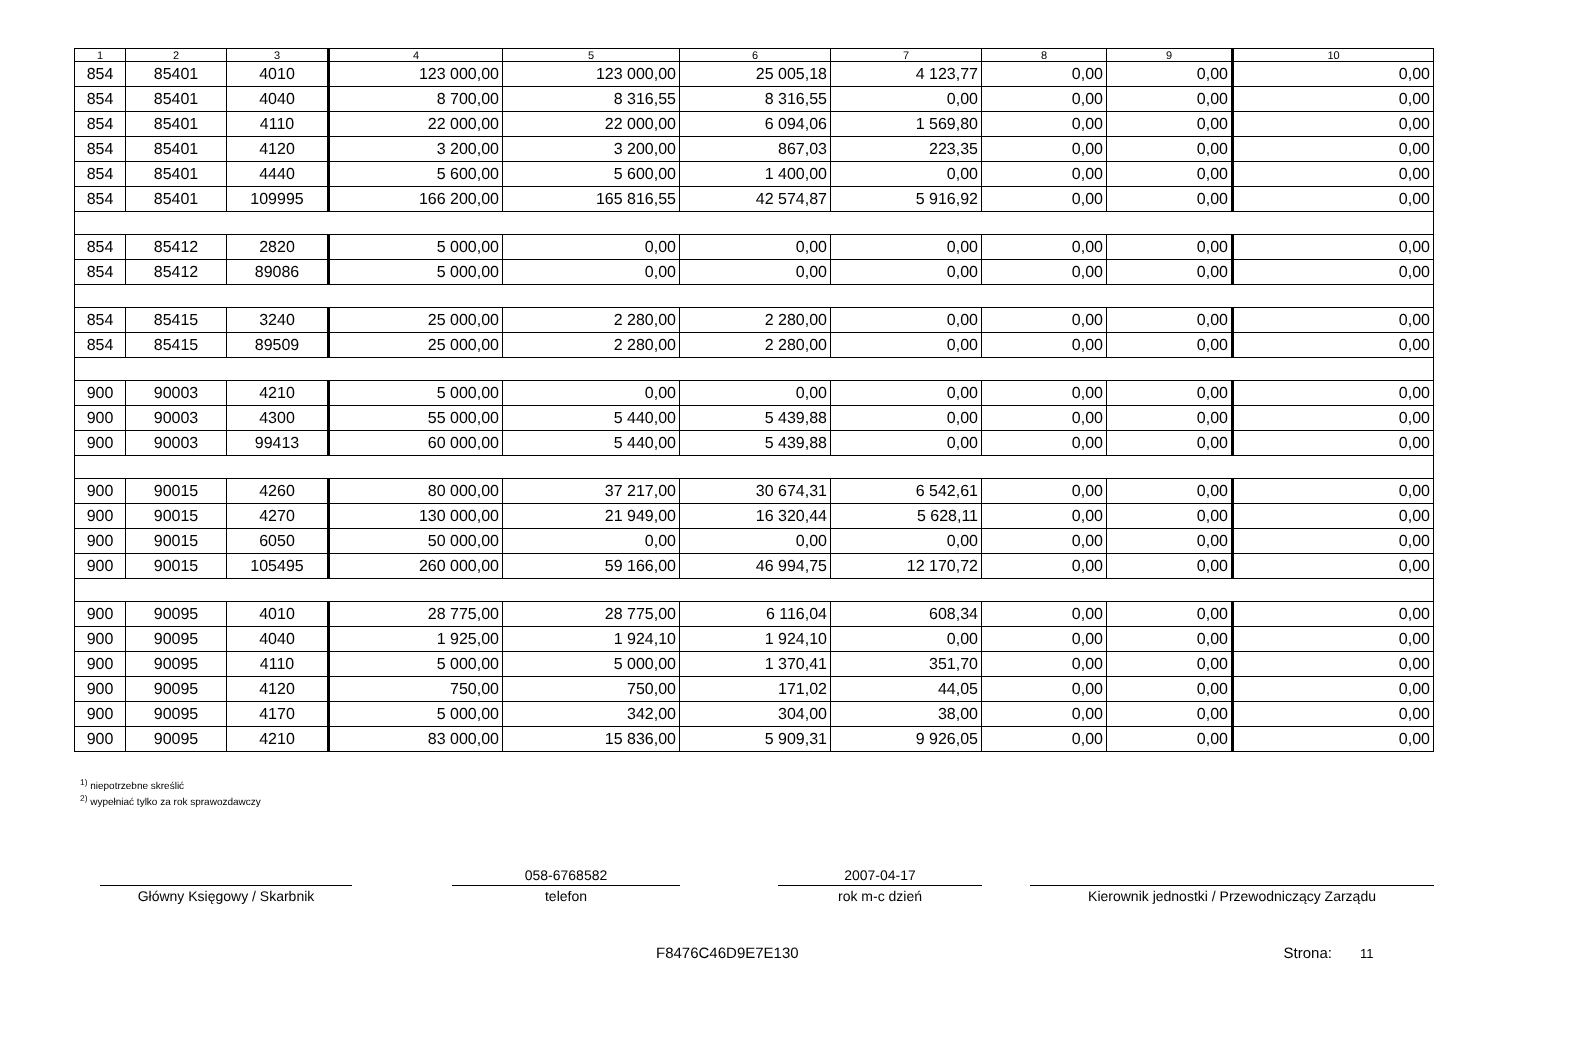| 1 | 2 | 3 | 4 | 5 | 6 | 7 | 8 | 9 | 10 |
| --- | --- | --- | --- | --- | --- | --- | --- | --- | --- |
| 854 | 85401 | 4010 | 123 000,00 | 123 000,00 | 25 005,18 | 4 123,77 | 0,00 | 0,00 | 0,00 |
| 854 | 85401 | 4040 | 8 700,00 | 8 316,55 | 8 316,55 | 0,00 | 0,00 | 0,00 | 0,00 |
| 854 | 85401 | 4110 | 22 000,00 | 22 000,00 | 6 094,06 | 1 569,80 | 0,00 | 0,00 | 0,00 |
| 854 | 85401 | 4120 | 3 200,00 | 3 200,00 | 867,03 | 223,35 | 0,00 | 0,00 | 0,00 |
| 854 | 85401 | 4440 | 5 600,00 | 5 600,00 | 1 400,00 | 0,00 | 0,00 | 0,00 | 0,00 |
| 854 | 85401 | 109995 | 166 200,00 | 165 816,55 | 42 574,87 | 5 916,92 | 0,00 | 0,00 | 0,00 |
| 854 | 85412 | 2820 | 5 000,00 | 0,00 | 0,00 | 0,00 | 0,00 | 0,00 | 0,00 |
| 854 | 85412 | 89086 | 5 000,00 | 0,00 | 0,00 | 0,00 | 0,00 | 0,00 | 0,00 |
| 854 | 85415 | 3240 | 25 000,00 | 2 280,00 | 2 280,00 | 0,00 | 0,00 | 0,00 | 0,00 |
| 854 | 85415 | 89509 | 25 000,00 | 2 280,00 | 2 280,00 | 0,00 | 0,00 | 0,00 | 0,00 |
| 900 | 90003 | 4210 | 5 000,00 | 0,00 | 0,00 | 0,00 | 0,00 | 0,00 | 0,00 |
| 900 | 90003 | 4300 | 55 000,00 | 5 440,00 | 5 439,88 | 0,00 | 0,00 | 0,00 | 0,00 |
| 900 | 90003 | 99413 | 60 000,00 | 5 440,00 | 5 439,88 | 0,00 | 0,00 | 0,00 | 0,00 |
| 900 | 90015 | 4260 | 80 000,00 | 37 217,00 | 30 674,31 | 6 542,61 | 0,00 | 0,00 | 0,00 |
| 900 | 90015 | 4270 | 130 000,00 | 21 949,00 | 16 320,44 | 5 628,11 | 0,00 | 0,00 | 0,00 |
| 900 | 90015 | 6050 | 50 000,00 | 0,00 | 0,00 | 0,00 | 0,00 | 0,00 | 0,00 |
| 900 | 90015 | 105495 | 260 000,00 | 59 166,00 | 46 994,75 | 12 170,72 | 0,00 | 0,00 | 0,00 |
| 900 | 90095 | 4010 | 28 775,00 | 28 775,00 | 6 116,04 | 608,34 | 0,00 | 0,00 | 0,00 |
| 900 | 90095 | 4040 | 1 925,00 | 1 924,10 | 1 924,10 | 0,00 | 0,00 | 0,00 | 0,00 |
| 900 | 90095 | 4110 | 5 000,00 | 5 000,00 | 1 370,41 | 351,70 | 0,00 | 0,00 | 0,00 |
| 900 | 90095 | 4120 | 750,00 | 750,00 | 171,02 | 44,05 | 0,00 | 0,00 | 0,00 |
| 900 | 90095 | 4170 | 5 000,00 | 342,00 | 304,00 | 38,00 | 0,00 | 0,00 | 0,00 |
| 900 | 90095 | 4210 | 83 000,00 | 15 836,00 | 5 909,31 | 9 926,05 | 0,00 | 0,00 | 0,00 |
<sup>1)</sup> niepotrzebne skreślić
<sup>2)</sup> wypełniać tylko za rok sprawozdawczy
Główny Księgowy / Skarbnik
058-6768582
telefon
2007-04-17
rok m-c dzień
Kierownik jednostki / Przewodniczący Zarządu
F8476C46D9E7E130 Strona: 11